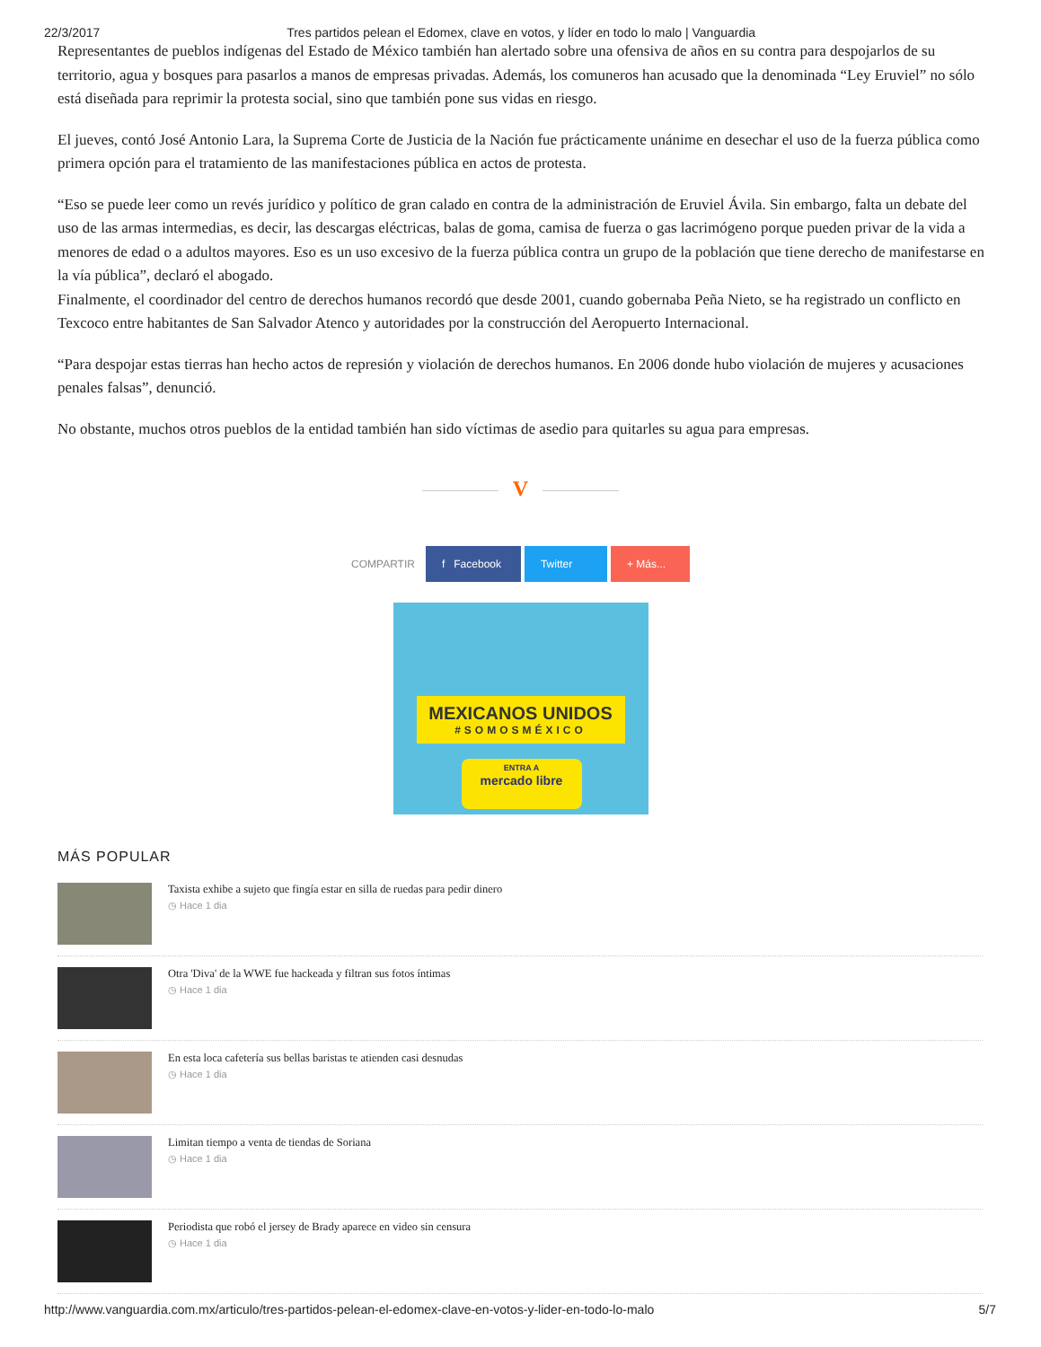22/3/2017 Tres partidos pelean el Edomex, clave en votos, y líder en todo lo malo | Vanguardia
Representantes de pueblos indígenas del Estado de México también han alertado sobre una ofensiva de años en su contra para despojarlos de su territorio, agua y bosques para pasarlos a manos de empresas privadas. Además, los comuneros han acusado que la denominada “Ley Eruviel” no sólo está diseñada para reprimir la protesta social, sino que también pone sus vidas en riesgo.
El jueves, contó José Antonio Lara, la Suprema Corte de Justicia de la Nación fue prácticamente unánime en desechar el uso de la fuerza pública como primera opción para el tratamiento de las manifestaciones pública en actos de protesta.
“Eso se puede leer como un revés jurídico y político de gran calado en contra de la administración de Eruviel Ávila. Sin embargo, falta un debate del uso de las armas intermedias, es decir, las descargas eléctricas, balas de goma, camisa de fuerza o gas lacrimógeno porque pueden privar de la vida a menores de edad o a adultos mayores. Eso es un uso excesivo de la fuerza pública contra un grupo de la población que tiene derecho de manifestarse en la vía pública”, declaró el abogado.
Finalmente, el coordinador del centro de derechos humanos recordó que desde 2001, cuando gobernaba Peña Nieto, se ha registrado un conflicto en Texcoco entre habitantes de San Salvador Atenco y autoridades por la construcción del Aeropuerto Internacional.
“Para despojar estas tierras han hecho actos de represión y violación de derechos humanos. En 2006 donde hubo violación de mujeres y acusaciones penales falsas”, denunció.
No obstante, muchos otros pueblos de la entidad también han sido víctimas de asedio para quitarles su agua para empresas.
V
COMPARTIR
f Facebook
Twitter
+ Más...
MEXICANOS UNIDOS
#SOMOSMÉXICO
ENTRA A
mercado libre
MÁS POPULAR
Taxista exhibe a sujeto que fingía estar en silla de ruedas para pedir dinero
◷ Hace 1 dia
Otra 'Diva' de la WWE fue hackeada y filtran sus fotos íntimas
◷ Hace 1 dia
En esta loca cafetería sus bellas baristas te atienden casi desnudas
◷ Hace 1 dia
Limitan tiempo a venta de tiendas de Soriana
◷ Hace 1 dia
Periodista que robó el jersey de Brady aparece en video sin censura
◷ Hace 1 dia
http://www.vanguardia.com.mx/articulo/tres-partidos-pelean-el-edomex-clave-en-votos-y-lider-en-todo-lo-malo 5/7